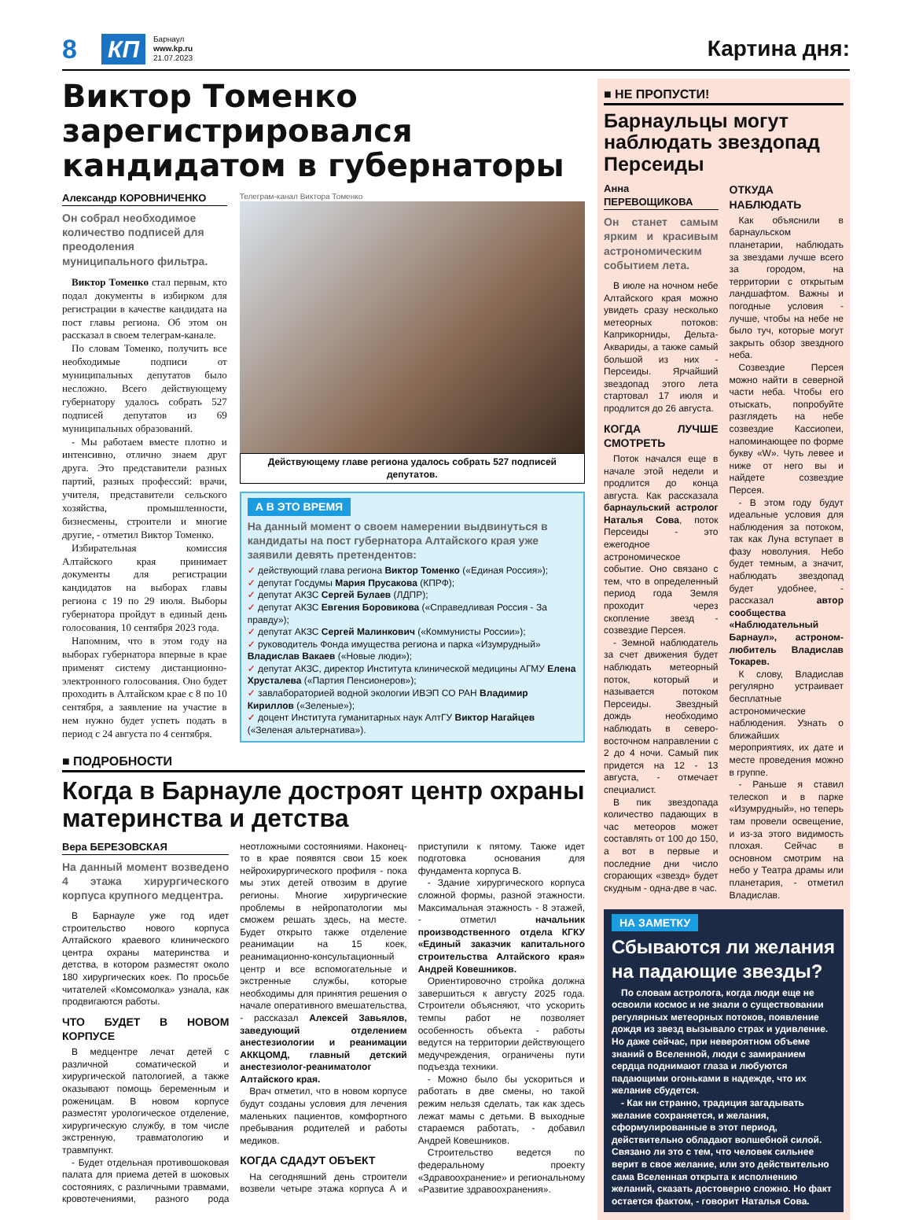8 КП Барнаул
www.kp.ru
21.07.2023 Картина дня:
Виктор Томенко зарегистрировался кандидатом в губернаторы
Александр КОРОВНИЧЕНКО
Он собрал необходимое количество подписей для преодоления муниципального фильтра.
Виктор Томенко стал первым, кто подал документы в избирком для регистрации в качестве кандидата на пост главы региона. Об этом он рассказал в своем телеграм-канале.
По словам Томенко, получить все необходимые подписи от муниципальных депутатов было несложно. Всего действующему губернатору удалось собрать 527 подписей депутатов из 69 муниципальных образований.
- Мы работаем вместе плотно и интенсивно, отлично знаем друг друга. Это представители разных партий, разных профессий: врачи, учителя, представители сельского хозяйства, промышленности, бизнесмены, строители и многие другие, - отметил Виктор Томенко.
Избирательная комиссия Алтайского края принимает документы для регистрации кандидатов на выборах главы региона с 19 по 29 июля. Выборы губернатора пройдут в единый день голосования, 10 сентября 2023 года.
Напомним, что в этом году на выборах губернатора впервые в крае применят систему дистанционно-электронного голосования. Оно будет проходить в Алтайском крае с 8 по 10 сентября, а заявление на участие в нем нужно будет успеть подать в период с 24 августа по 4 сентября.
Телеграм-канал Виктора Томенко
Действующему главе региона удалось собрать 527 подписей депутатов.
А В ЭТО ВРЕМЯ
На данный момент о своем намерении выдвинуться в кандидаты на пост губернатора Алтайского края уже заявили девять претендентов:
✓ действующий глава региона Виктор Томенко («Единая Россия»);
✓ депутат Госдумы Мария Прусакова (КПРФ);
✓ депутат АКЗС Сергей Булаев (ЛДПР);
✓ депутат АКЗС Евгения Боровикова («Справедливая Россия - За правду»);
✓ депутат АКЗС Сергей Малинкович («Коммунисты России»);
✓ руководитель Фонда имущества региона и парка «Изумрудный» Владислав Вакаев («Новые люди»);
✓ депутат АКЗС, директор Института клинической медицины АГМУ Елена Хрусталева («Партия Пенсионеров»);
✓ завлабораторией водной экологии ИВЭП СО РАН Владимир Кириллов («Зеленые»);
✓ доцент Института гуманитарных наук АлтГУ Виктор Нагайцев («Зеленая альтернатива»).
■ ПОДРОБНОСТИ
Когда в Барнауле достроят центр охраны материнства и детства
Вера БЕРЕЗОВСКАЯ
На данный момент возведено 4 этажа хирургического корпуса крупного медцентра.
В Барнауле уже год идет строительство нового корпуса Алтайского краевого клинического центра охраны материнства и детства, в котором разместят около 180 хирургических коек. По просьбе читателей «Комсомолка» узнала, как продвигаются работы.
ЧТО БУДЕТ В НОВОМ КОРПУСЕ
В медцентре лечат детей с различной соматической и хирургической патологией, а также оказывают помощь беременным и роженицам. В новом корпусе разместят урологическое отделение, хирургическую службу, в том числе экстренную, травматологию и травмпункт.
- Будет отдельная противошоковая палата для приема детей в шоковых состояниях, с различными травмами, кровотечениями, разного рода неотложными состояниями. Наконец-то в крае появятся свои 15 коек нейрохирургического профиля - пока мы этих детей отвозим в другие регионы. Многие хирургические проблемы в нейропатологии мы сможем решать здесь, на месте. Будет открыто также отделение реанимации на 15 коек, реанимационно-консультационный центр и все вспомогательные и экстренные службы, которые необходимы для принятия решения о начале оперативного вмешательства, - рассказал Алексей Завьялов, заведующий отделением анестезиологии и реанимации АККЦОМД, главный детский анестезиолог-реаниматолог Алтайского края.
Врач отметил, что в новом корпусе будут созданы условия для лечения маленьких пациентов, комфортного пребывания родителей и работы медиков.
КОГДА СДАДУТ ОБЪЕКТ
На сегодняшний день строители возвели четыре этажа корпуса А и приступили к пятому. Также идет подготовка основания для фундамента корпуса В.
- Здание хирургического корпуса сложной формы, разной этажности. Максимальная этажность - 8 этажей, - отметил начальник производственного отдела КГКУ «Единый заказчик капитального строительства Алтайского края» Андрей Ковешников.
Ориентировочно стройка должна завершиться к августу 2025 года. Строители объясняют, что ускорить темпы работ не позволяет особенность объекта - работы ведутся на территории действующего медучреждения, ограничены пути подъезда техники.
- Можно было бы ускориться и работать в две смены, но такой режим нельзя сделать, так как здесь лежат мамы с детьми. В выходные стараемся работать, - добавил Андрей Ковешников.
Строительство ведется по федеральному проекту «Здравоохранение» и региональному «Развитие здравоохранения».
■ НЕ ПРОПУСТИ!
Барнаульцы могут наблюдать звездопад Персеиды
Анна ПЕРЕВОЩИКОВА
Он станет самым ярким и красивым астрономическим событием лета.
В июле на ночном небе Алтайского края можно увидеть сразу несколько метеорных потоков: Каприкорниды, Дельта-Аквариды, а также самый большой из них - Персеиды. Ярчайший звездопад этого лета стартовал 17 июля и продлится до 26 августа.
КОГДА ЛУЧШЕ СМОТРЕТЬ
Поток начался еще в начале этой недели и продлится до конца августа. Как рассказала барнаульский астролог Наталья Сова, поток Персеиды - это ежегодное астрономическое событие. Оно связано с тем, что в определенный период года Земля проходит через скопление звезд - созвездие Персея.
- Земной наблюдатель за счет движения будет наблюдать метеорный поток, который и называется потоком Персеиды. Звездный дождь необходимо наблюдать в северо-восточном направлении с 2 до 4 ночи. Самый пик придется на 12 - 13 августа, - отмечает специалист.
В пик звездопада количество падающих в час метеоров может составлять от 100 до 150, а вот в первые и последние дни число сгорающих «звезд» будет скудным - одна-две в час.
ОТКУДА НАБЛЮДАТЬ
Как объяснили в барнаульском планетарии, наблюдать за звездами лучше всего за городом, на территории с открытым ландшафтом. Важны и погодные условия - лучше, чтобы на небе не было туч, которые могут закрыть обзор звездного неба.
Созвездие Персея можно найти в северной части неба. Чтобы его отыскать, попробуйте разглядеть на небе созвездие Кассиопеи, напоминающее по форме букву «W». Чуть левее и ниже от него вы и найдете созвездие Персея.
- В этом году будут идеальные условия для наблюдения за потоком, так как Луна вступает в фазу новолуния. Небо будет темным, а значит, наблюдать звездопад будет удобнее, - рассказал автор сообщества «Наблюдательный Барнаул», астроном-любитель Владислав Токарев.
К слову, Владислав регулярно устраивает бесплатные астрономические наблюдения. Узнать о ближайших мероприятиях, их дате и месте проведения можно в группе.
- Раньше я ставил телескоп и в парке «Изумрудный», но теперь там провели освещение, и из-за этого видимость плохая. Сейчас в основном смотрим на небо у Театра драмы или планетария, - отметил Владислав.
НА ЗАМЕТКУ
Сбываются ли желания на падающие звезды?
По словам астролога, когда люди еще не освоили космос и не знали о существовании регулярных метеорных потоков, появление дождя из звезд вызывало страх и удивление. Но даже сейчас, при невероятном объеме знаний о Вселенной, люди с замиранием сердца поднимают глаза и любуются падающими огоньками в надежде, что их желание сбудется.
- Как ни странно, традиция загадывать желание сохраняется, и желания, сформулированные в этот период, действительно обладают волшебной силой. Связано ли это с тем, что человек сильнее верит в свое желание, или это действительно сама Вселенная открыта к исполнению желаний, сказать достоверно сложно. Но факт остается фактом, - говорит Наталья Сова.